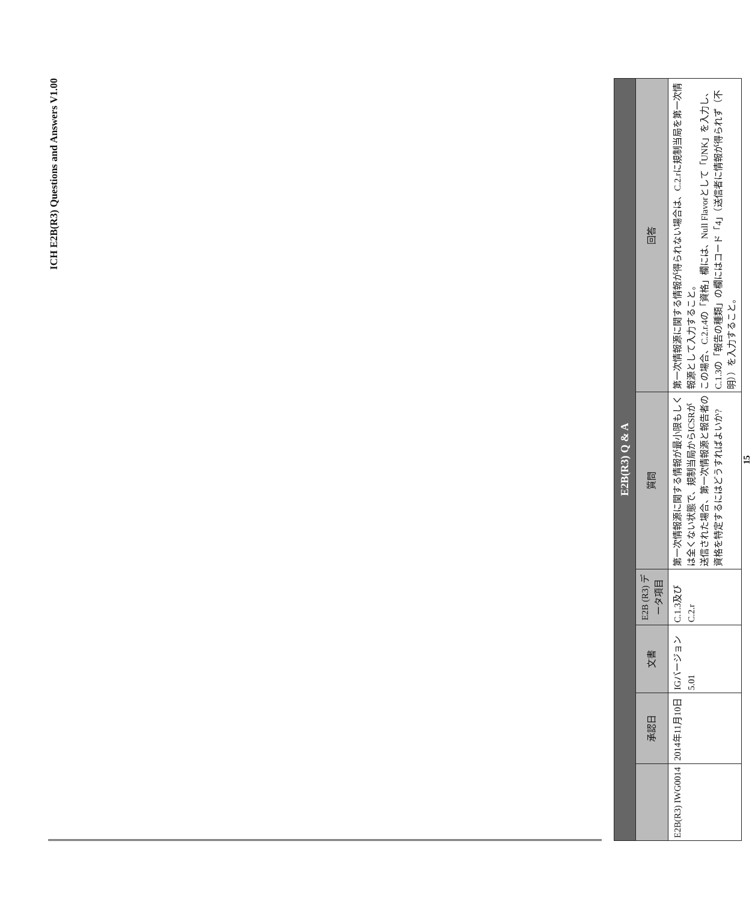ICH E2B(R3) Questions and Answers V1.00
| E2B(R3) Q & A | | | | | |
| --- | --- | --- | --- | --- | --- |
| | 承認日 | 文書 | E2B (R3) データ項目 | 質問 | 回答 |
| E2B(R3) IWG0014 | 2014年11月10日 | IGバージョン5.01 | C.1.3及びC.2.r | 第一次情報源に関する情報が最小限もしくは全くない状態で、規制当局からICSRが送信された場合、第一次情報源と報告者の資格を特定するにはどうすればよいか? | 第一次情報源に関する情報が得られない場合は、C.2.rに規制当局を第一次情報源として入力すること。 この場合、C.2.r.4の「資格」欄には、Null Flavorとして「UNK」を入力し、C.1.3の「報告の種類」の欄にはコード「4」（送信者に情報が得られず（不明））を入力すること。 |
15